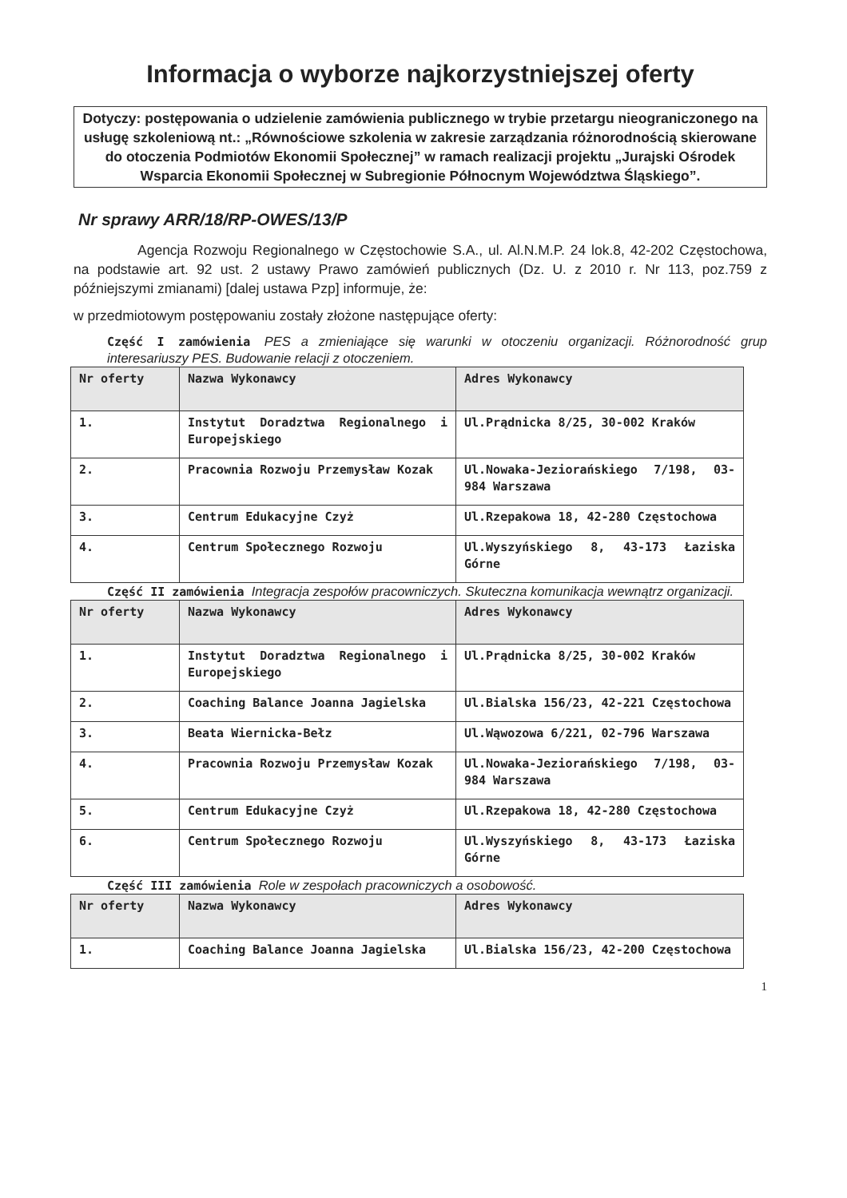Informacja o wyborze najkorzystniejszej oferty
Dotyczy: postępowania o udzielenie zamówienia publicznego w trybie przetargu nieograniczonego na usługę szkoleniową nt.: „Równościowe szkolenia w zakresie zarządzania różnorodnością skierowane do otoczenia Podmiotów Ekonomii Społecznej” w ramach realizacji projektu „Jurajski Ośrodek Wsparcia Ekonomii Społecznej w Subregionie Północnym Województwa Śląskiego”.
Nr sprawy ARR/18/RP-OWES/13/P
Agencja Rozwoju Regionalnego w Częstochowie S.A., ul. Al.N.M.P. 24 lok.8, 42-202 Częstochowa, na podstawie art. 92 ust. 2 ustawy Prawo zamówień publicznych (Dz. U. z 2010 r. Nr 113, poz.759 z późniejszymi zmianami) [dalej ustawa Pzp] informuje, że:
w przedmiotowym postępowaniu zostały złożone następujące oferty:
Część I zamówienia PES a zmieniające się warunki w otoczeniu organizacji. Różnorodność grup interesariuszy PES. Budowanie relacji z otoczeniem.
| Nr oferty | Nazwa Wykonawcy | Adres Wykonawcy |
| --- | --- | --- |
| 1. | Instytut Doradztwa Regionalnego i Europejskiego | Ul.Prądnicka 8/25, 30-002 Kraków |
| 2. | Pracownia Rozwoju Przemysław Kozak | Ul.Nowaka-Jeziorańskiego 7/198, 03-984 Warszawa |
| 3. | Centrum Edukacyjne Czyż | Ul.Rzepakowa 18, 42-280 Częstochowa |
| 4. | Centrum Społecznego Rozwoju | Ul.Wyszyńskiego 8, 43-173 Łaziska Górne |
Część II zamówienia Integracja zespołów pracowniczych. Skuteczna komunikacja wewnątrz organizacji.
| Nr oferty | Nazwa Wykonawcy | Adres Wykonawcy |
| --- | --- | --- |
| 1. | Instytut Doradztwa Regionalnego i Europejskiego | Ul.Prądnicka 8/25, 30-002 Kraków |
| 2. | Coaching Balance Joanna Jagielska | Ul.Bialska 156/23, 42-221 Częstochowa |
| 3. | Beata Wiernicka-Bełz | Ul.Wąwozowa 6/221, 02-796 Warszawa |
| 4. | Pracownia Rozwoju Przemysław Kozak | Ul.Nowaka-Jeziorańskiego 7/198, 03-984 Warszawa |
| 5. | Centrum Edukacyjne Czyż | Ul.Rzepakowa 18, 42-280 Częstochowa |
| 6. | Centrum Społecznego Rozwoju | Ul.Wyszyńskiego 8, 43-173 Łaziska Górne |
Część III zamówienia Role w zespołach pracowniczych a osobowość.
| Nr oferty | Nazwa Wykonawcy | Adres Wykonawcy |
| --- | --- | --- |
| 1. | Coaching Balance Joanna Jagielska | Ul.Bialska 156/23, 42-200 Częstochowa |
1